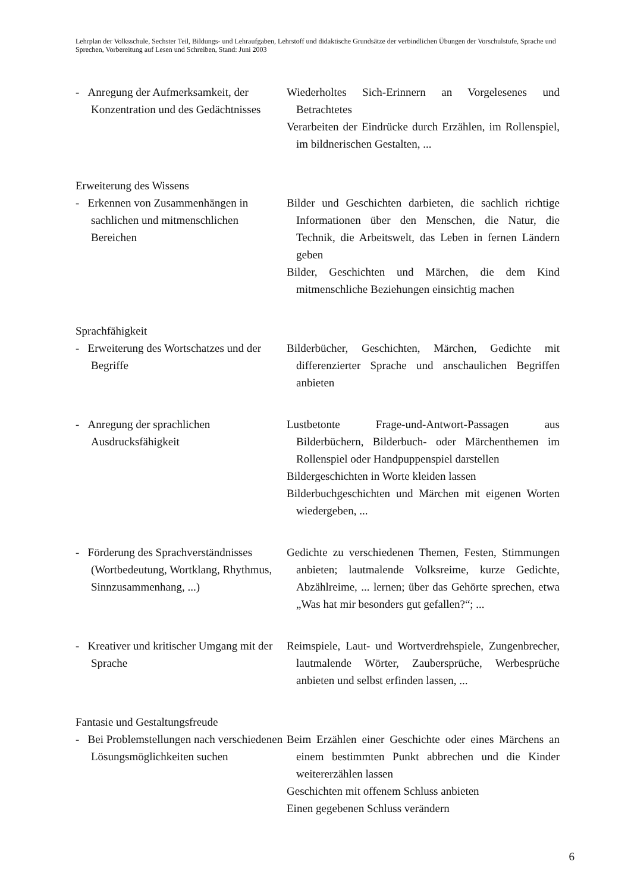Lehrplan der Volksschule, Sechster Teil, Bildungs- und Lehraufgaben, Lehrstoff und didaktische Grundsätze der verbindlichen Übungen der Vorschulstufe, Sprache und Sprechen, Vorbereitung auf Lesen und Schreiben, Stand: Juni 2003
- Anregung der Aufmerksamkeit, der Konzentration und des Gedächtnisses
Wiederholtes Sich-Erinnern an Vorgelesenes und Betrachtetes
Verarbeiten der Eindrücke durch Erzählen, im Rollenspiel, im bildnerischen Gestalten, ...
Erweiterung des Wissens
- Erkennen von Zusammenhängen in sachlichen und mitmenschlichen Bereichen
Bilder und Geschichten darbieten, die sachlich richtige Informationen über den Menschen, die Natur, die Technik, die Arbeitswelt, das Leben in fernen Ländern geben
Bilder, Geschichten und Märchen, die dem Kind mitmenschliche Beziehungen einsichtig machen
Sprachfähigkeit
- Erweiterung des Wortschatzes und der Begriffe
Bilderbücher, Geschichten, Märchen, Gedichte mit differenzierter Sprache und anschaulichen Begriffen anbieten
- Anregung der sprachlichen Ausdrucksfähigkeit
Lustbetonte Frage-und-Antwort-Passagen aus Bilderbüchern, Bilderbuch- oder Märchenthemen im Rollenspiel oder Handpuppenspiel darstellen
Bildergeschichten in Worte kleiden lassen
Bilderbuchgeschichten und Märchen mit eigenen Worten wiedergeben, ...
- Förderung des Sprachverständnisses (Wortbedeutung, Wortklang, Rhythmus, Sinnzusammenhang, ...)
Gedichte zu verschiedenen Themen, Festen, Stimmungen anbieten; lautmalende Volksreime, kurze Gedichte, Abzählreime, ... lernen; über das Gehörte sprechen, etwa „Was hat mir besonders gut gefallen?“; ...
- Kreativer und kritischer Umgang mit der Sprache
Reimspiele, Laut- und Wortverdrehspiele, Zungenbrecher, lautmalende Wörter, Zaubersprüche, Werbesprüche anbieten und selbst erfinden lassen, ...
Fantasie und Gestaltungsfreude
- Bei Problemstellungen nach verschiedenen Lösungsmöglichkeiten suchen
Beim Erzählen einer Geschichte oder eines Märchens an einem bestimmten Punkt abbrechen und die Kinder weitererzählen lassen
Geschichten mit offenem Schluss anbieten
Einen gegebenen Schluss verändern
6